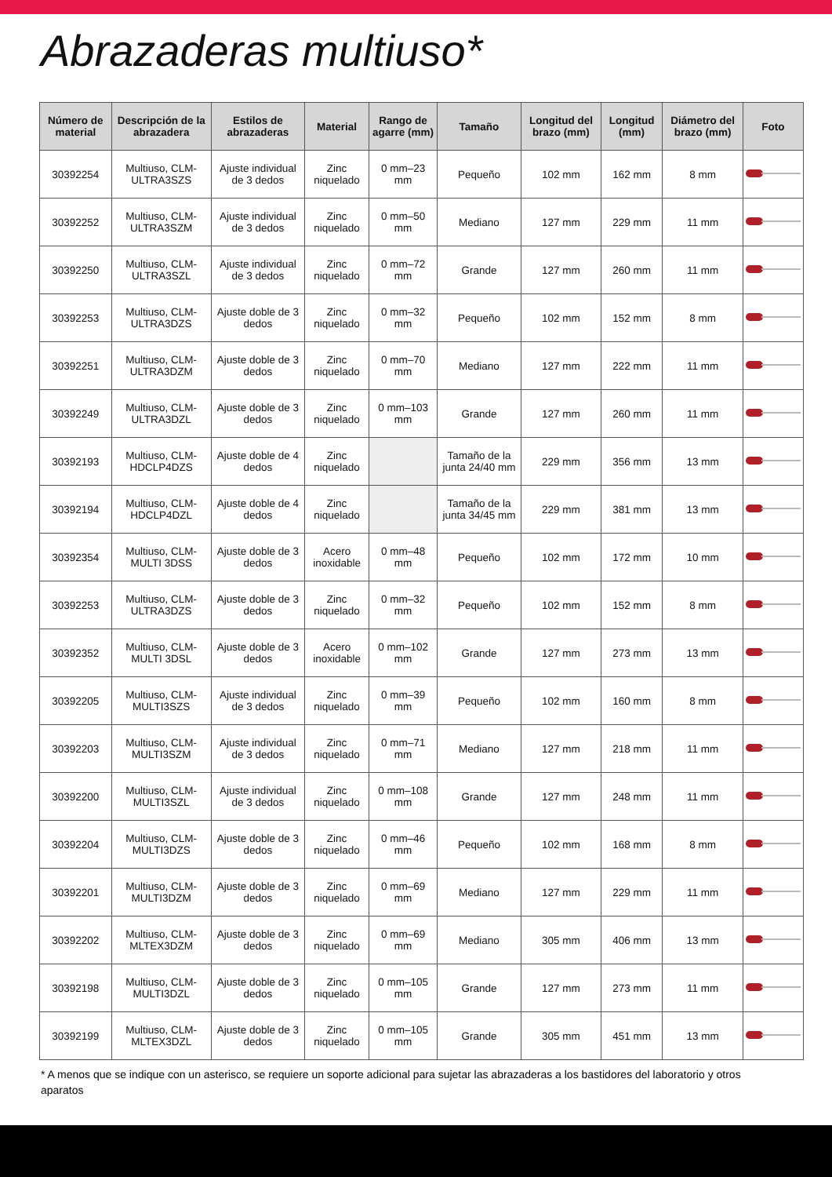Abrazaderas multiuso*
| Número de material | Descripción de la abrazadera | Estilos de abrazaderas | Material | Rango de agarre (mm) | Tamaño | Longitud del brazo (mm) | Longitud (mm) | Diámetro del brazo (mm) | Foto |
| --- | --- | --- | --- | --- | --- | --- | --- | --- | --- |
| 30392254 | Multiuso, CLM-ULTRA3SZS | Ajuste individual de 3 dedos | Zinc niquelado | 0 mm–23 mm | Pequeño | 102 mm | 162 mm | 8 mm | |
| 30392252 | Multiuso, CLM-ULTRA3SZM | Ajuste individual de 3 dedos | Zinc niquelado | 0 mm–50 mm | Mediano | 127 mm | 229 mm | 11 mm | |
| 30392250 | Multiuso, CLM-ULTRA3SZL | Ajuste individual de 3 dedos | Zinc niquelado | 0 mm–72 mm | Grande | 127 mm | 260 mm | 11 mm | |
| 30392253 | Multiuso, CLM-ULTRA3DZS | Ajuste doble de 3 dedos | Zinc niquelado | 0 mm–32 mm | Pequeño | 102 mm | 152 mm | 8 mm | |
| 30392251 | Multiuso, CLM-ULTRA3DZM | Ajuste doble de 3 dedos | Zinc niquelado | 0 mm–70 mm | Mediano | 127 mm | 222 mm | 11 mm | |
| 30392249 | Multiuso, CLM-ULTRA3DZL | Ajuste doble de 3 dedos | Zinc niquelado | 0 mm–103 mm | Grande | 127 mm | 260 mm | 11 mm | |
| 30392193 | Multiuso, CLM-HDCLP4DZS | Ajuste doble de 4 dedos | Zinc niquelado | | Tamaño de la junta 24/40 mm | 229 mm | 356 mm | 13 mm | |
| 30392194 | Multiuso, CLM-HDCLP4DZL | Ajuste doble de 4 dedos | Zinc niquelado | | Tamaño de la junta 34/45 mm | 229 mm | 381 mm | 13 mm | |
| 30392354 | Multiuso, CLM-MULTI 3DSS | Ajuste doble de 3 dedos | Acero inoxidable | 0 mm–48 mm | Pequeño | 102 mm | 172 mm | 10 mm | |
| 30392253 | Multiuso, CLM-ULTRA3DZS | Ajuste doble de 3 dedos | Zinc niquelado | 0 mm–32 mm | Pequeño | 102 mm | 152 mm | 8 mm | |
| 30392352 | Multiuso, CLM-MULTI 3DSL | Ajuste doble de 3 dedos | Acero inoxidable | 0 mm–102 mm | Grande | 127 mm | 273 mm | 13 mm | |
| 30392205 | Multiuso, CLM-MULTI3SZS | Ajuste individual de 3 dedos | Zinc niquelado | 0 mm–39 mm | Pequeño | 102 mm | 160 mm | 8 mm | |
| 30392203 | Multiuso, CLM-MULTI3SZM | Ajuste individual de 3 dedos | Zinc niquelado | 0 mm–71 mm | Mediano | 127 mm | 218 mm | 11 mm | |
| 30392200 | Multiuso, CLM-MULTI3SZL | Ajuste individual de 3 dedos | Zinc niquelado | 0 mm–108 mm | Grande | 127 mm | 248 mm | 11 mm | |
| 30392204 | Multiuso, CLM-MULTI3DZS | Ajuste doble de 3 dedos | Zinc niquelado | 0 mm–46 mm | Pequeño | 102 mm | 168 mm | 8 mm | |
| 30392201 | Multiuso, CLM-MULTI3DZM | Ajuste doble de 3 dedos | Zinc niquelado | 0 mm–69 mm | Mediano | 127 mm | 229 mm | 11 mm | |
| 30392202 | Multiuso, CLM-MLTEX3DZM | Ajuste doble de 3 dedos | Zinc niquelado | 0 mm–69 mm | Mediano | 305 mm | 406 mm | 13 mm | |
| 30392198 | Multiuso, CLM-MULTI3DZL | Ajuste doble de 3 dedos | Zinc niquelado | 0 mm–105 mm | Grande | 127 mm | 273 mm | 11 mm | |
| 30392199 | Multiuso, CLM-MLTEX3DZL | Ajuste doble de 3 dedos | Zinc niquelado | 0 mm–105 mm | Grande | 305 mm | 451 mm | 13 mm | |
* A menos que se indique con un asterisco, se requiere un soporte adicional para sujetar las abrazaderas a los bastidores del laboratorio y otros aparatos